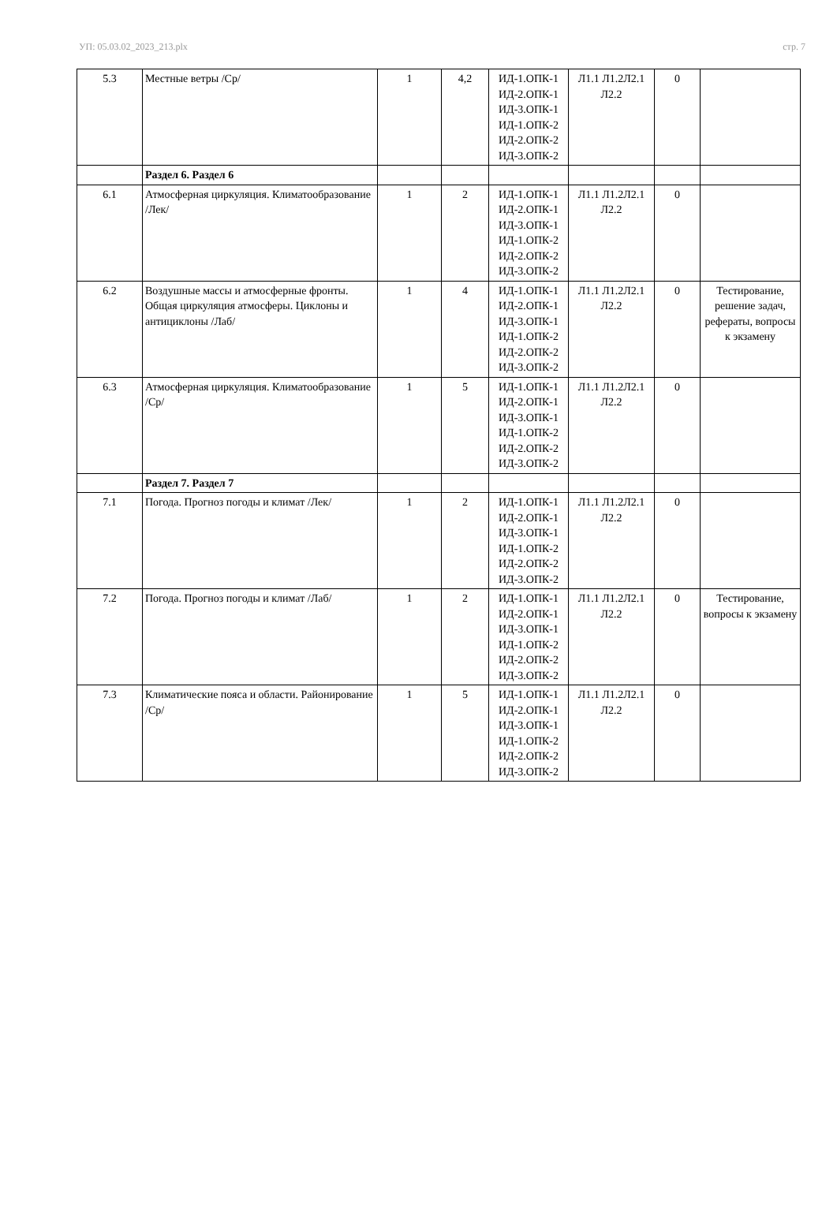УП: 05.03.02_2023_213.plx стр. 7
| 5.3 | Местные ветры /Ср/ | 1 | 4,2 | ИД-1.ОПК-1 ИД-2.ОПК-1 ИД-3.ОПК-1 ИД-1.ОПК-2 ИД-2.ОПК-2 ИД-3.ОПК-2 | Л1.1 Л1.2Л2.1 Л2.2 | 0 | |
| | Раздел 6. Раздел 6 | | | | | | |
| 6.1 | Атмосферная циркуляция. Климатообразование /Лек/ | 1 | 2 | ИД-1.ОПК-1 ИД-2.ОПК-1 ИД-3.ОПК-1 ИД-1.ОПК-2 ИД-2.ОПК-2 ИД-3.ОПК-2 | Л1.1 Л1.2Л2.1 Л2.2 | 0 | |
| 6.2 | Воздушные массы и атмосферные фронты. Общая циркуляция атмосферы. Циклоны и антициклоны /Лаб/ | 1 | 4 | ИД-1.ОПК-1 ИД-2.ОПК-1 ИД-3.ОПК-1 ИД-1.ОПК-2 ИД-2.ОПК-2 ИД-3.ОПК-2 | Л1.1 Л1.2Л2.1 Л2.2 | 0 | Тестирование, решение задач, рефераты, вопросы к экзамену |
| 6.3 | Атмосферная циркуляция. Климатообразование /Ср/ | 1 | 5 | ИД-1.ОПК-1 ИД-2.ОПК-1 ИД-3.ОПК-1 ИД-1.ОПК-2 ИД-2.ОПК-2 ИД-3.ОПК-2 | Л1.1 Л1.2Л2.1 Л2.2 | 0 | |
| | Раздел 7. Раздел 7 | | | | | | |
| 7.1 | Погода. Прогноз погоды и климат /Лек/ | 1 | 2 | ИД-1.ОПК-1 ИД-2.ОПК-1 ИД-3.ОПК-1 ИД-1.ОПК-2 ИД-2.ОПК-2 ИД-3.ОПК-2 | Л1.1 Л1.2Л2.1 Л2.2 | 0 | |
| 7.2 | Погода. Прогноз погоды и климат /Лаб/ | 1 | 2 | ИД-1.ОПК-1 ИД-2.ОПК-1 ИД-3.ОПК-1 ИД-1.ОПК-2 ИД-2.ОПК-2 ИД-3.ОПК-2 | Л1.1 Л1.2Л2.1 Л2.2 | 0 | Тестирование, вопросы к экзамену |
| 7.3 | Климатические пояса и области. Районирование /Ср/ | 1 | 5 | ИД-1.ОПК-1 ИД-2.ОПК-1 ИД-3.ОПК-1 ИД-1.ОПК-2 ИД-2.ОПК-2 ИД-3.ОПК-2 | Л1.1 Л1.2Л2.1 Л2.2 | 0 | |